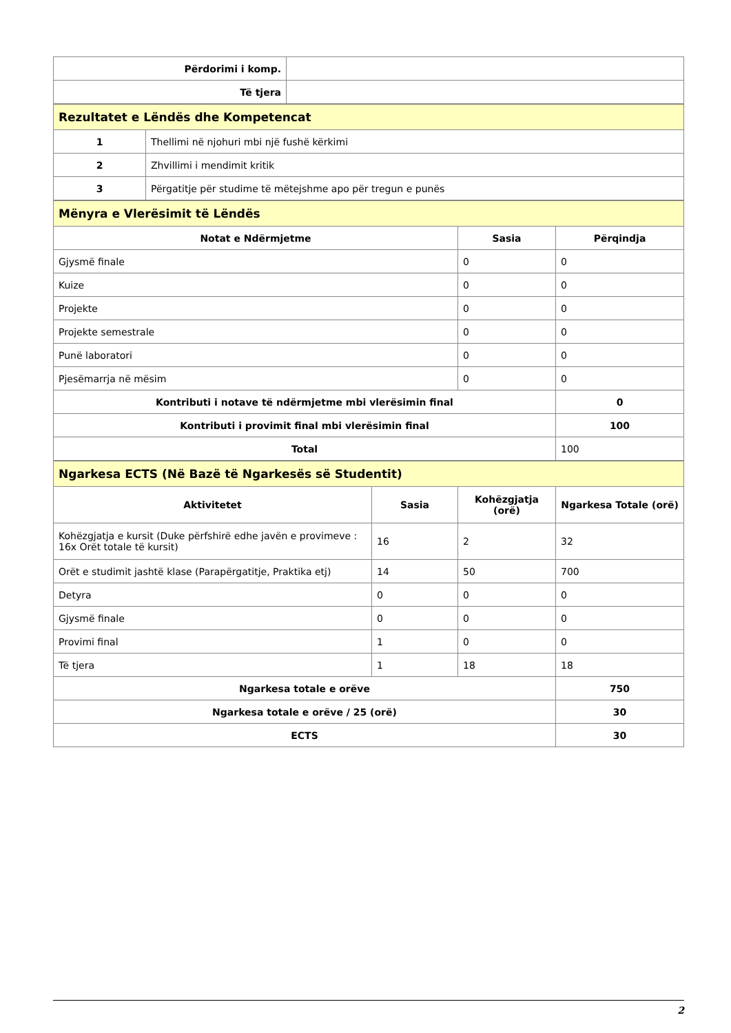| Përdorimi i komp. | |
| Të tjera | |
| Rezultatet e Lëndës dhe Kompetencat | |
| 1 | Thellimi në njohuri mbi një fushë kërkimi |
| 2 | Zhvillimi i mendimit kritik |
| 3 | Përgatitje për studime të mëtejshme apo për tregun e punës |
| Mënyra e Vlerësimit të Lëndës | | |
| Notat e Ndërmjetme | Sasia | Përqindja |
| Gjysmë finale | 0 | 0 |
| Kuize | 0 | 0 |
| Projekte | 0 | 0 |
| Projekte semestrale | 0 | 0 |
| Punë laboratori | 0 | 0 |
| Pjesëmarrja në mësim | 0 | 0 |
| Kontributi i notave të ndërmjetme mbi vlerësimin final | | 0 |
| Kontributi i provimit final mbi vlerësimin final | | 100 |
| Total | | 100 |
| Ngarkesa ECTS (Në Bazë të Ngarkesës së Studentit) | | | |
| Aktivitetet | Sasia | Kohëzgjatja (orë) | Ngarkesa Totale (orë) |
| Kohëzgjatja e kursit (Duke përfshirë edhe javën e provimeve : 16x Orët totale të kursit) | 16 | 2 | 32 |
| Orët e studimit jashtë klase (Parapërgatitje, Praktika etj) | 14 | 50 | 700 |
| Detyra | 0 | 0 | 0 |
| Gjysmë finale | 0 | 0 | 0 |
| Provimi final | 1 | 0 | 0 |
| Të tjera | 1 | 18 | 18 |
| Ngarkesa totale e orëve | | | 750 |
| Ngarkesa totale e orëve / 25 (orë) | | | 30 |
| ECTS | | | 30 |
2